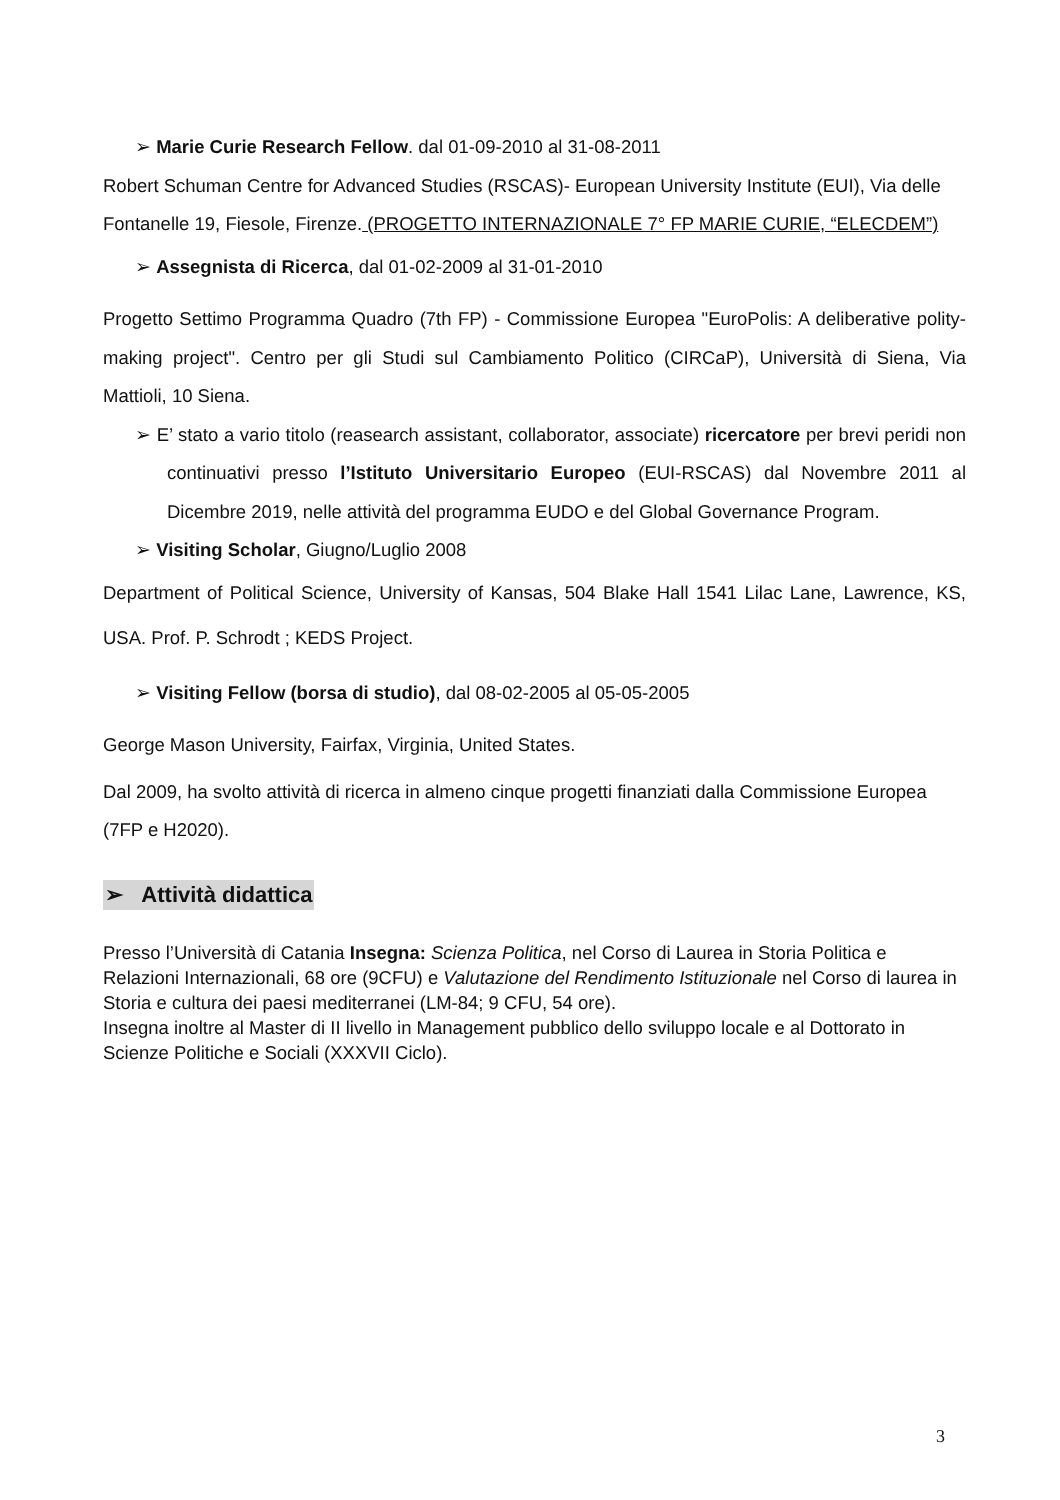➢ Marie Curie Research Fellow. dal 01-09-2010 al 31-08-2011
Robert Schuman Centre for Advanced Studies (RSCAS)- European University Institute (EUI), Via delle Fontanelle 19, Fiesole, Firenze. (PROGETTO INTERNAZIONALE 7° FP MARIE CURIE, “ELECDEM”)
➢ Assegnista di Ricerca, dal 01-02-2009 al 31-01-2010
Progetto Settimo Programma Quadro (7th FP) - Commissione Europea "EuroPolis: A deliberative polity- making project". Centro per gli Studi sul Cambiamento Politico (CIRCaP), Università di Siena, Via Mattioli, 10 Siena.
➢ E’ stato a vario titolo (reasearch assistant, collaborator, associate) ricercatore per brevi peridi non continuativi presso l’Istituto Universitario Europeo (EUI-RSCAS) dal Novembre 2011 al Dicembre 2019, nelle attività del programma EUDO e del Global Governance Program.
➢ Visiting Scholar, Giugno/Luglio 2008
Department of Political Science, University of Kansas, 504 Blake Hall 1541 Lilac Lane, Lawrence, KS, USA. Prof. P. Schrodt ; KEDS Project.
➢ Visiting Fellow (borsa di studio), dal 08-02-2005 al 05-05-2005
George Mason University, Fairfax, Virginia, United States.
Dal 2009, ha svolto attività di ricerca in almeno cinque progetti finanziati dalla Commissione Europea (7FP e H2020).
➢ Attività didattica
Presso l’Università di Catania Insegna: Scienza Politica, nel Corso di Laurea in Storia Politica e Relazioni Internazionali, 68 ore (9CFU) e Valutazione del Rendimento Istituzionale nel Corso di laurea in Storia e cultura dei paesi mediterranei (LM-84; 9 CFU, 54 ore).
Insegna inoltre al Master di II livello in Management pubblico dello sviluppo locale e al Dottorato in Scienze Politiche e Sociali (XXXVII Ciclo).
3